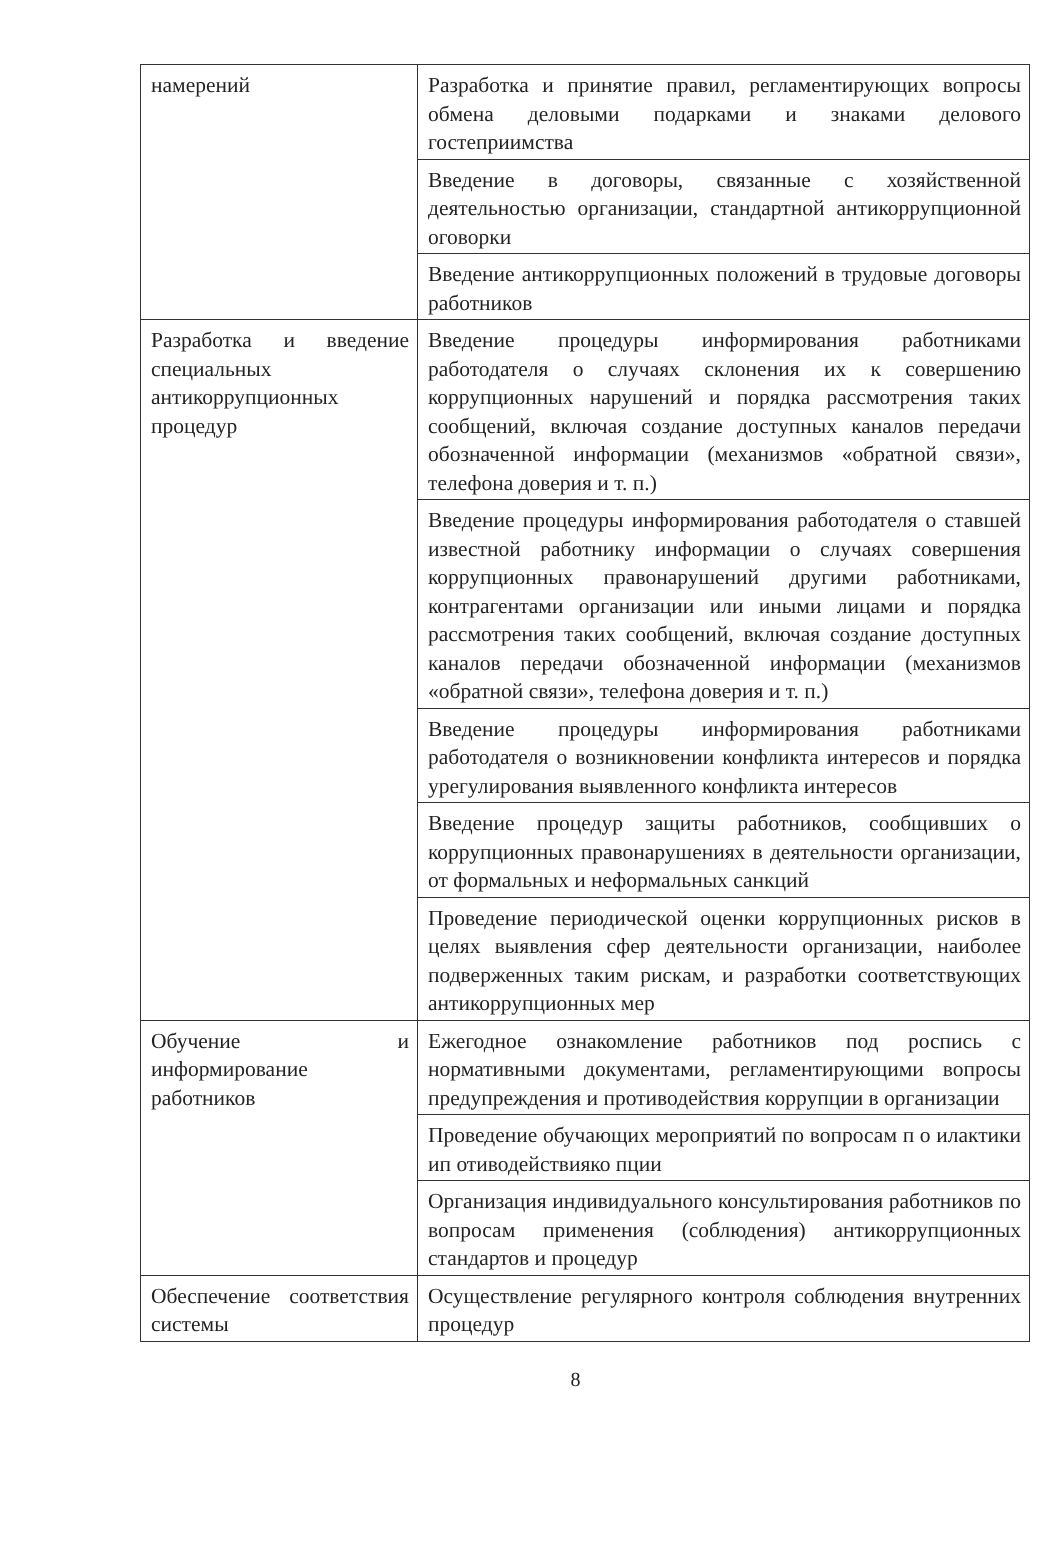| намерений | Разработка и принятие правил, регламентирующих вопросы обмена деловыми подарками и знаками делового гостеприимства |
| | Введение в договоры, связанные с хозяйственной деятельностью организации, стандартной антикоррупционной оговорки |
| | Введение антикоррупционных положений в трудовые договоры работников |
| Разработка и введение специальных антикоррупционных процедур | Введение процедуры информирования работниками работодателя о случаях склонения их к совершению коррупционных нарушений и порядка рассмотрения таких сообщений, включая создание доступных каналов передачи обозначенной информации (механизмов «обратной связи», телефона доверия и т. п.) |
| | Введение процедуры информирования работодателя о ставшей известной работнику информации о случаях совершения коррупционных правонарушений другими работниками, контрагентами организации или иными лицами и порядка рассмотрения таких сообщений, включая создание доступных каналов передачи обозначенной информации (механизмов «обратной связи», телефона доверия и т. п.) |
| | Введение процедуры информирования работниками работодателя о возникновении конфликта интересов и порядка урегулирования выявленного конфликта интересов |
| | Введение процедур защиты работников, сообщивших о коррупционных правонарушениях в деятельности организации, от формальных и неформальных санкций |
| | Проведение периодической оценки коррупционных рисков в целях выявления сфер деятельности организации, наиболее подверженных таким рискам, и разработки соответствующих антикоррупционных мер |
| Обучение и информирование работников | Ежегодное ознакомление работников под роспись с нормативными документами, регламентирующими вопросы предупреждения и противодействия коррупции в организации |
| | Проведение обучающих мероприятий по вопросам п о илактики ип отиводействияко пции |
| | Организация индивидуального консультирования работников по вопросам применения (соблюдения) антикоррупционных стандартов и процедур |
| Обеспечение соответствия системы | Осуществление регулярного контроля соблюдения внутренних процедур |
8